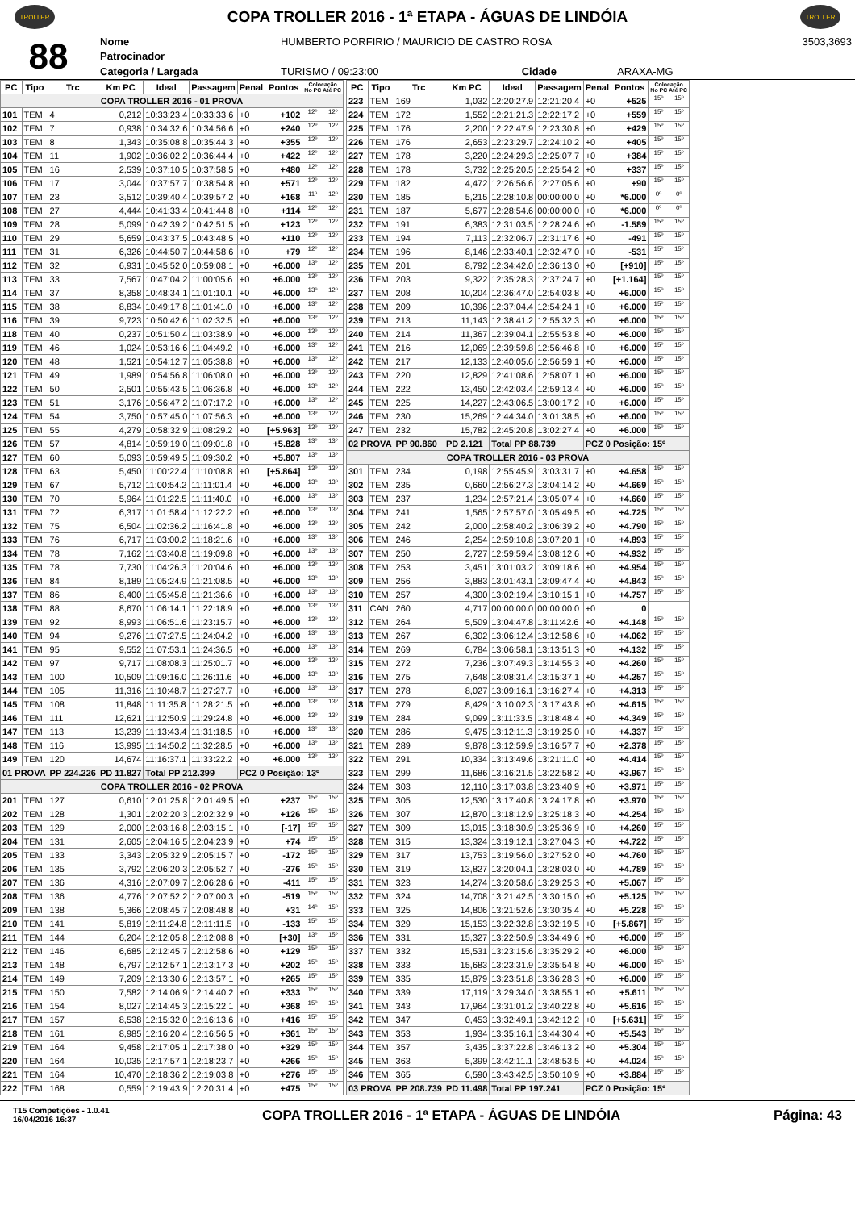TROLLER
COPA TROLLER 2016 - 1ª ETAPA - ÁGUAS DE LINDÓIA
TROLLER
88
| Nome | HUMBERTO PORFIRIO / MAURICIO DE CASTRO ROSA | | | | 3503,3693 |
| Patrocinador | | | | | |
| Categoria / Largada | TURISMO / 09:23:00 | Cidade | ARAXA-MG | | |
| PC | Tipo | Trc | Km PC | Ideal | Passagem | Penal | Pontos | Colocação No PC Até PC | |
| --- | --- | --- | --- | --- | --- | --- | --- | --- | --- |
| COPA TROLLER 2016 - 01 PROVA | | | | | | | | | |
| 101 | TEM | 4 | 0,212 | 10:33:23.4 | 10:33:33.6 | +0 | +102 | 12º | 12º |
| 102 | TEM | 7 | 0,938 | 10:34:32.6 | 10:34:56.6 | +0 | +240 | 12º | 12º |
| 103 | TEM | 8 | 1,343 | 10:35:08.8 | 10:35:44.3 | +0 | +355 | 12º | 12º |
| 104 | TEM | 11 | 1,902 | 10:36:02.2 | 10:36:44.4 | +0 | +422 | 12º | 12º |
| 105 | TEM | 16 | 2,539 | 10:37:10.5 | 10:37:58.5 | +0 | +480 | 12º | 12º |
| 106 | TEM | 17 | 3,044 | 10:37:57.7 | 10:38:54.8 | +0 | +571 | 12º | 12º |
| 107 | TEM | 23 | 3,512 | 10:39:40.4 | 10:39:57.2 | +0 | +168 | 11º | 12º |
| 108 | TEM | 27 | 4,444 | 10:41:33.4 | 10:41:44.8 | +0 | +114 | 12º | 12º |
| 109 | TEM | 28 | 5,099 | 10:42:39.2 | 10:42:51.5 | +0 | +123 | 12º | 12º |
| 110 | TEM | 29 | 5,659 | 10:43:37.5 | 10:43:48.5 | +0 | +110 | 12º | 12º |
| 111 | TEM | 31 | 6,326 | 10:44:50.7 | 10:44:58.6 | +0 | +79 | 12º | 12º |
| 112 | TEM | 32 | 6,931 | 10:45:52.0 | 10:59:08.1 | +0 | +6.000 | 13º | 12º |
| 113 | TEM | 33 | 7,567 | 10:47:04.2 | 11:00:05.6 | +0 | +6.000 | 13º | 12º |
| 114 | TEM | 37 | 8,358 | 10:48:34.1 | 11:01:10.1 | +0 | +6.000 | 13º | 12º |
| 115 | TEM | 38 | 8,834 | 10:49:17.8 | 11:01:41.0 | +0 | +6.000 | 13º | 12º |
| 116 | TEM | 39 | 9,723 | 10:50:42.6 | 11:02:32.5 | +0 | +6.000 | 13º | 12º |
| 118 | TEM | 40 | 0,237 | 10:51:50.4 | 11:03:38.9 | +0 | +6.000 | 13º | 12º |
| 119 | TEM | 46 | 1,024 | 10:53:16.6 | 11:04:49.2 | +0 | +6.000 | 13º | 12º |
| 120 | TEM | 48 | 1,521 | 10:54:12.7 | 11:05:38.8 | +0 | +6.000 | 13º | 12º |
| 121 | TEM | 49 | 1,989 | 10:54:56.8 | 11:06:08.0 | +0 | +6.000 | 13º | 12º |
| 122 | TEM | 50 | 2,501 | 10:55:43.5 | 11:06:36.8 | +0 | +6.000 | 13º | 12º |
| 123 | TEM | 51 | 3,176 | 10:56:47.2 | 11:07:17.2 | +0 | +6.000 | 13º | 12º |
| 124 | TEM | 54 | 3,750 | 10:57:45.0 | 11:07:56.3 | +0 | +6.000 | 13º | 12º |
| 125 | TEM | 55 | 4,279 | 10:58:32.9 | 11:08:29.2 | +0 | [+5.963] | 13º | 12º |
| 126 | TEM | 57 | 4,814 | 10:59:19.0 | 11:09:01.8 | +0 | +5.828 | 13º | 13º |
| 127 | TEM | 60 | 5,093 | 10:59:49.5 | 11:09:30.2 | +0 | +5.807 | 13º | 13º |
| 128 | TEM | 63 | 5,450 | 11:00:22.4 | 11:10:08.8 | +0 | [+5.864] | 13º | 13º |
| 129 | TEM | 67 | 5,712 | 11:00:54.2 | 11:11:01.4 | +0 | +6.000 | 13º | 13º |
| 130 | TEM | 70 | 5,964 | 11:01:22.5 | 11:11:40.0 | +0 | +6.000 | 13º | 13º |
| 131 | TEM | 72 | 6,317 | 11:01:58.4 | 11:12:22.2 | +0 | +6.000 | 13º | 13º |
| 132 | TEM | 75 | 6,504 | 11:02:36.2 | 11:16:41.8 | +0 | +6.000 | 13º | 13º |
| 133 | TEM | 76 | 6,717 | 11:03:00.2 | 11:18:21.6 | +0 | +6.000 | 13º | 13º |
| 134 | TEM | 78 | 7,162 | 11:03:40.8 | 11:19:09.8 | +0 | +6.000 | 13º | 13º |
| 135 | TEM | 78 | 7,730 | 11:04:26.3 | 11:20:04.6 | +0 | +6.000 | 13º | 13º |
| 136 | TEM | 84 | 8,189 | 11:05:24.9 | 11:21:08.5 | +0 | +6.000 | 13º | 13º |
| 137 | TEM | 86 | 8,400 | 11:05:45.8 | 11:21:36.6 | +0 | +6.000 | 13º | 13º |
| 138 | TEM | 88 | 8,670 | 11:06:14.1 | 11:22:18.9 | +0 | +6.000 | 13º | 13º |
| 139 | TEM | 92 | 8,993 | 11:06:51.6 | 11:23:15.7 | +0 | +6.000 | 13º | 13º |
| 140 | TEM | 94 | 9,276 | 11:07:27.5 | 11:24:04.2 | +0 | +6.000 | 13º | 13º |
| 141 | TEM | 95 | 9,552 | 11:07:53.1 | 11:24:36.5 | +0 | +6.000 | 13º | 13º |
| 142 | TEM | 97 | 9,717 | 11:08:08.3 | 11:25:01.7 | +0 | +6.000 | 13º | 13º |
| 143 | TEM | 100 | 10,509 | 11:09:16.0 | 11:26:11.6 | +0 | +6.000 | 13º | 13º |
| 144 | TEM | 105 | 11,316 | 11:10:48.7 | 11:27:27.7 | +0 | +6.000 | 13º | 13º |
| 145 | TEM | 108 | 11,848 | 11:11:35.8 | 11:28:21.5 | +0 | +6.000 | 13º | 13º |
| 146 | TEM | 111 | 12,621 | 11:12:50.9 | 11:29:24.8 | +0 | +6.000 | 13º | 13º |
| 147 | TEM | 113 | 13,239 | 11:13:43.4 | 11:31:18.5 | +0 | +6.000 | 13º | 13º |
| 148 | TEM | 116 | 13,995 | 11:14:50.2 | 11:32:28.5 | +0 | +6.000 | 13º | 13º |
| 149 | TEM | 120 | 14,674 | 11:16:37.1 | 11:33:22.2 | +0 | +6.000 | 13º | 13º |
| 01 PROVA | | PP 224.226 | PD 11.827 | Total PP 212.399 | | PCZ 0 Posição: 13º | | | |
| COPA TROLLER 2016 - 02 PROVA | | | | | | | | | |
| 201 | TEM | 127 | 0,610 | 12:01:25.8 | 12:01:49.5 | +0 | +237 | 15º | 15º |
| 202 | TEM | 128 | 1,301 | 12:02:20.3 | 12:02:32.9 | +0 | +126 | 15º | 15º |
| 203 | TEM | 129 | 2,000 | 12:03:16.8 | 12:03:15.1 | +0 | [-17] | 15º | 15º |
| 204 | TEM | 131 | 2,605 | 12:04:16.5 | 12:04:23.9 | +0 | +74 | 15º | 15º |
| 205 | TEM | 133 | 3,343 | 12:05:32.9 | 12:05:15.7 | +0 | -172 | 15º | 15º |
| 206 | TEM | 135 | 3,792 | 12:06:20.3 | 12:05:52.7 | +0 | -276 | 15º | 15º |
| 207 | TEM | 136 | 4,316 | 12:07:09.7 | 12:06:28.6 | +0 | -411 | 15º | 15º |
| 208 | TEM | 136 | 4,776 | 12:07:52.2 | 12:07:00.3 | +0 | -519 | 15º | 15º |
| 209 | TEM | 138 | 5,366 | 12:08:45.7 | 12:08:48.8 | +0 | +31 | 14º | 15º |
| 210 | TEM | 141 | 5,819 | 12:11:24.8 | 12:11:11.5 | +0 | -133 | 15º | 15º |
| 211 | TEM | 144 | 6,204 | 12:12:05.8 | 12:12:08.8 | +0 | [+30] | 13º | 15º |
| 212 | TEM | 146 | 6,685 | 12:12:45.7 | 12:12:58.6 | +0 | +129 | 15º | 15º |
| 213 | TEM | 148 | 6,797 | 12:12:57.1 | 12:13:17.3 | +0 | +202 | 15º | 15º |
| 214 | TEM | 149 | 7,209 | 12:13:30.6 | 12:13:57.1 | +0 | +265 | 15º | 15º |
| 215 | TEM | 150 | 7,582 | 12:14:06.9 | 12:14:40.2 | +0 | +333 | 15º | 15º |
| 216 | TEM | 154 | 8,027 | 12:14:45.3 | 12:15:22.1 | +0 | +368 | 15º | 15º |
| 217 | TEM | 157 | 8,538 | 12:15:32.0 | 12:16:13.6 | +0 | +416 | 15º | 15º |
| 218 | TEM | 161 | 8,985 | 12:16:20.4 | 12:16:56.5 | +0 | +361 | 15º | 15º |
| 219 | TEM | 164 | 9,458 | 12:17:05.1 | 12:17:38.0 | +0 | +329 | 15º | 15º |
| 220 | TEM | 164 | 10,035 | 12:17:57.1 | 12:18:23.7 | +0 | +266 | 15º | 15º |
| 221 | TEM | 164 | 10,470 | 12:18:36.2 | 12:19:03.8 | +0 | +276 | 15º | 15º |
| 222 | TEM | 168 | 0,559 | 12:19:43.9 | 12:20:31.4 | +0 | +475 | 15º | 15º |
| PC | Tipo | Trc | Km PC | Ideal | Passagem | Penal | Pontos | Colocação No PC Até PC | |
| --- | --- | --- | --- | --- | --- | --- | --- | --- | --- |
| 223 | TEM | 169 | 1,032 | 12:20:27.9 | 12:21:20.4 | +0 | +525 | 15º | 15º |
| 224 | TEM | 172 | 1,552 | 12:21:21.3 | 12:22:17.2 | +0 | +559 | 15º | 15º |
| 225 | TEM | 176 | 2,200 | 12:22:47.9 | 12:23:30.8 | +0 | +429 | 15º | 15º |
| 226 | TEM | 176 | 2,653 | 12:23:29.7 | 12:24:10.2 | +0 | +405 | 15º | 15º |
| 227 | TEM | 178 | 3,220 | 12:24:29.3 | 12:25:07.7 | +0 | +384 | 15º | 15º |
| 228 | TEM | 178 | 3,732 | 12:25:20.5 | 12:25:54.2 | +0 | +337 | 15º | 15º |
| 229 | TEM | 182 | 4,472 | 12:26:56.6 | 12:27:05.6 | +0 | +90 | 15º | 15º |
| 230 | TEM | 185 | 5,215 | 12:28:10.8 | 00:00:00.0 | +0 | *6.000 | 0º | 0º |
| 231 | TEM | 187 | 5,677 | 12:28:54.6 | 00:00:00.0 | +0 | *6.000 | 0º | 0º |
| 232 | TEM | 191 | 6,383 | 12:31:03.5 | 12:28:24.6 | +0 | -1.589 | 15º | 15º |
| 233 | TEM | 194 | 7,113 | 12:32:06.7 | 12:31:17.6 | +0 | -491 | 15º | 15º |
| 234 | TEM | 196 | 8,146 | 12:33:40.1 | 12:32:47.0 | +0 | -531 | 15º | 15º |
| 235 | TEM | 201 | 8,792 | 12:34:42.0 | 12:36:13.0 | +0 | [+910] | 15º | 15º |
| 236 | TEM | 203 | 9,322 | 12:35:28.3 | 12:37:24.7 | +0 | [+1.164] | 15º | 15º |
| 237 | TEM | 208 | 10,204 | 12:36:47.0 | 12:54:03.8 | +0 | +6.000 | 15º | 15º |
| 238 | TEM | 209 | 10,396 | 12:37:04.4 | 12:54:24.1 | +0 | +6.000 | 15º | 15º |
| 239 | TEM | 213 | 11,143 | 12:38:41.2 | 12:55:32.3 | +0 | +6.000 | 15º | 15º |
| 240 | TEM | 214 | 11,367 | 12:39:04.1 | 12:55:53.8 | +0 | +6.000 | 15º | 15º |
| 241 | TEM | 216 | 12,069 | 12:39:59.8 | 12:56:46.8 | +0 | +6.000 | 15º | 15º |
| 242 | TEM | 217 | 12,133 | 12:40:05.6 | 12:56:59.1 | +0 | +6.000 | 15º | 15º |
| 243 | TEM | 220 | 12,829 | 12:41:08.6 | 12:58:07.1 | +0 | +6.000 | 15º | 15º |
| 244 | TEM | 222 | 13,450 | 12:42:03.4 | 12:59:13.4 | +0 | +6.000 | 15º | 15º |
| 245 | TEM | 225 | 14,227 | 12:43:06.5 | 13:00:17.2 | +0 | +6.000 | 15º | 15º |
| 246 | TEM | 230 | 15,269 | 12:44:34.0 | 13:01:38.5 | +0 | +6.000 | 15º | 15º |
| 247 | TEM | 232 | 15,782 | 12:45:20.8 | 13:02:27.4 | +0 | +6.000 | 15º | 15º |
| 02 PROVA | | PP 90.860 | PD 2.121 | Total PP 88.739 | | PCZ 0 Posição: 15º | | | |
| COPA TROLLER 2016 - 03 PROVA | | | | | | | | | |
| 301 | TEM | 234 | 0,198 | 12:55:45.9 | 13:03:31.7 | +0 | +4.658 | 15º | 15º |
| 302 | TEM | 235 | 0,660 | 12:56:27.3 | 13:04:14.2 | +0 | +4.669 | 15º | 15º |
| 303 | TEM | 237 | 1,234 | 12:57:21.4 | 13:05:07.4 | +0 | +4.660 | 15º | 15º |
| 304 | TEM | 241 | 1,565 | 12:57:57.0 | 13:05:49.5 | +0 | +4.725 | 15º | 15º |
| 305 | TEM | 242 | 2,000 | 12:58:40.2 | 13:06:39.2 | +0 | +4.790 | 15º | 15º |
| 306 | TEM | 246 | 2,254 | 12:59:10.8 | 13:07:20.1 | +0 | +4.893 | 15º | 15º |
| 307 | TEM | 250 | 2,727 | 12:59:59.4 | 13:08:12.6 | +0 | +4.932 | 15º | 15º |
| 308 | TEM | 253 | 3,451 | 13:01:03.2 | 13:09:18.6 | +0 | +4.954 | 15º | 15º |
| 309 | TEM | 256 | 3,883 | 13:01:43.1 | 13:09:47.4 | +0 | +4.843 | 15º | 15º |
| 310 | TEM | 257 | 4,300 | 13:02:19.4 | 13:10:15.1 | +0 | +4.757 | 15º | 15º |
| 311 | CAN | 260 | 4,717 | 00:00:00.0 | 00:00:00.0 | +0 | 0 | | |
| 312 | TEM | 264 | 5,509 | 13:04:47.8 | 13:11:42.6 | +0 | +4.148 | 15º | 15º |
| 313 | TEM | 267 | 6,302 | 13:06:12.4 | 13:12:58.6 | +0 | +4.062 | 15º | 15º |
| 314 | TEM | 269 | 6,784 | 13:06:58.1 | 13:13:51.3 | +0 | +4.132 | 15º | 15º |
| 315 | TEM | 272 | 7,236 | 13:07:49.3 | 13:14:55.3 | +0 | +4.260 | 15º | 15º |
| 316 | TEM | 275 | 7,648 | 13:08:31.4 | 13:15:37.1 | +0 | +4.257 | 15º | 15º |
| 317 | TEM | 278 | 8,027 | 13:09:16.1 | 13:16:27.4 | +0 | +4.313 | 15º | 15º |
| 318 | TEM | 279 | 8,429 | 13:10:02.3 | 13:17:43.8 | +0 | +4.615 | 15º | 15º |
| 319 | TEM | 284 | 9,099 | 13:11:33.5 | 13:18:48.4 | +0 | +4.349 | 15º | 15º |
| 320 | TEM | 286 | 9,475 | 13:12:11.3 | 13:19:25.0 | +0 | +4.337 | 15º | 15º |
| 321 | TEM | 289 | 9,878 | 13:12:59.9 | 13:16:57.7 | +0 | +2.378 | 15º | 15º |
| 322 | TEM | 291 | 10,334 | 13:13:49.6 | 13:21:11.0 | +0 | +4.414 | 15º | 15º |
| 323 | TEM | 299 | 11,686 | 13:16:21.5 | 13:22:58.2 | +0 | +3.967 | 15º | 15º |
| 324 | TEM | 303 | 12,110 | 13:17:03.8 | 13:23:40.9 | +0 | +3.971 | 15º | 15º |
| 325 | TEM | 305 | 12,530 | 13:17:40.8 | 13:24:17.8 | +0 | +3.970 | 15º | 15º |
| 326 | TEM | 307 | 12,870 | 13:18:12.9 | 13:25:18.3 | +0 | +4.254 | 15º | 15º |
| 327 | TEM | 309 | 13,015 | 13:18:30.9 | 13:25:36.9 | +0 | +4.260 | 15º | 15º |
| 328 | TEM | 315 | 13,324 | 13:19:12.1 | 13:27:04.3 | +0 | +4.722 | 15º | 15º |
| 329 | TEM | 317 | 13,753 | 13:19:56.0 | 13:27:52.0 | +0 | +4.760 | 15º | 15º |
| 330 | TEM | 319 | 13,827 | 13:20:04.1 | 13:28:03.0 | +0 | +4.789 | 15º | 15º |
| 331 | TEM | 323 | 14,274 | 13:20:58.6 | 13:29:25.3 | +0 | +5.067 | 15º | 15º |
| 332 | TEM | 324 | 14,708 | 13:21:42.5 | 13:30:15.0 | +0 | +5.125 | 15º | 15º |
| 333 | TEM | 325 | 14,806 | 13:21:52.6 | 13:30:35.4 | +0 | +5.228 | 15º | 15º |
| 334 | TEM | 329 | 15,153 | 13:22:32.8 | 13:32:19.5 | +0 | [+5.867] | 15º | 15º |
| 336 | TEM | 331 | 15,327 | 13:22:50.9 | 13:34:49.6 | +0 | +6.000 | 15º | 15º |
| 337 | TEM | 332 | 15,531 | 13:23:15.6 | 13:35:29.2 | +0 | +6.000 | 15º | 15º |
| 338 | TEM | 333 | 15,683 | 13:23:31.9 | 13:35:54.8 | +0 | +6.000 | 15º | 15º |
| 339 | TEM | 335 | 15,879 | 13:23:51.8 | 13:36:28.3 | +0 | +6.000 | 15º | 15º |
| 340 | TEM | 339 | 17,119 | 13:29:34.0 | 13:38:55.1 | +0 | +5.611 | 15º | 15º |
| 341 | TEM | 343 | 17,964 | 13:31:01.2 | 13:40:22.8 | +0 | +5.616 | 15º | 15º |
| 342 | TEM | 347 | 0,453 | 13:32:49.1 | 13:42:12.2 | +0 | [+5.631] | 15º | 15º |
| 343 | TEM | 353 | 1,934 | 13:35:16.1 | 13:44:30.4 | +0 | +5.543 | 15º | 15º |
| 344 | TEM | 357 | 3,435 | 13:37:22.8 | 13:46:13.2 | +0 | +5.304 | 15º | 15º |
| 345 | TEM | 363 | 5,399 | 13:42:11.1 | 13:48:53.5 | +0 | +4.024 | 15º | 15º |
| 346 | TEM | 365 | 6,590 | 13:43:42.5 | 13:50:10.9 | +0 | +3.884 | 15º | 15º |
| 03 PROVA | | PP 208.739 | PD 11.498 | Total PP 197.241 | | PCZ 0 Posição: 15º | | | |
T15 Competições - 1.0.41
16/04/2016 16:37
COPA TROLLER 2016 - 1ª ETAPA - ÁGUAS DE LINDÓIA
Página: 43